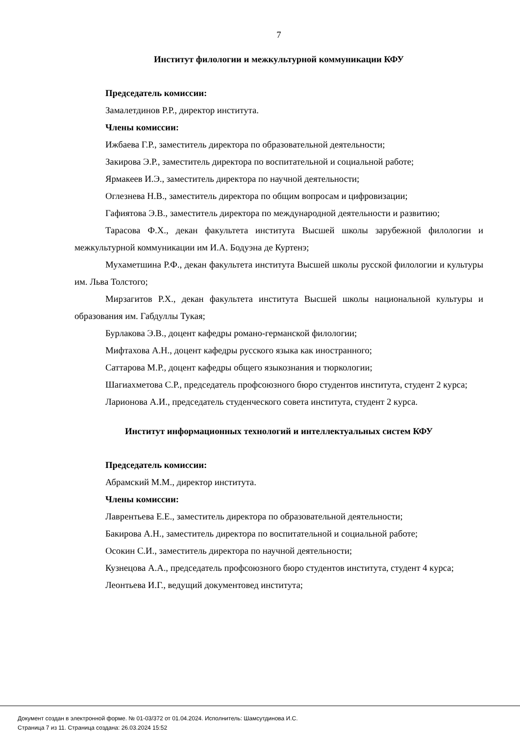7
Институт филологии и межкультурной коммуникации КФУ
Председатель комиссии:
Замалетдинов Р.Р., директор института.
Члены комиссии:
Ижбаева Г.Р., заместитель директора по образовательной деятельности;
Закирова Э.Р., заместитель директора по воспитательной и социальной работе;
Ярмакеев И.Э., заместитель директора по научной деятельности;
Оглезнева Н.В., заместитель директора по общим вопросам и цифровизации;
Гафиятова Э.В., заместитель директора по международной деятельности и развитию;
Тарасова Ф.Х., декан факультета института Высшей школы зарубежной филологии и межкультурной коммуникации им И.А. Бодуэна де Куртенэ;
Мухаметшина Р.Ф., декан факультета института Высшей школы русской филологии и культуры им. Льва Толстого;
Мирзагитов Р.Х., декан факультета института Высшей школы национальной культуры и образования им. Габдуллы Тукая;
Бурлакова Э.В., доцент кафедры романо-германской филологии;
Мифтахова А.Н., доцент кафедры русского языка как иностранного;
Саттарова М.Р., доцент кафедры общего языкознания и тюркологии;
Шагиахметова С.Р., председатель профсоюзного бюро студентов института, студент 2 курса;
Ларионова А.И., председатель студенческого совета института, студент 2 курса.
Институт информационных технологий и интеллектуальных систем КФУ
Председатель комиссии:
Абрамский М.М., директор института.
Члены комиссии:
Лаврентьева Е.Е., заместитель директора по образовательной деятельности;
Бакирова А.Н., заместитель директора по воспитательной и социальной работе;
Осокин С.И., заместитель директора по научной деятельности;
Кузнецова А.А., председатель профсоюзного бюро студентов института, студент 4 курса;
Леонтьева И.Г., ведущий документовед института;
Документ создан в электронной форме. № 01-03/372 от 01.04.2024. Исполнитель: Шамсутдинова И.С.
Страница 7 из 11. Страница создана: 26.03.2024 15:52